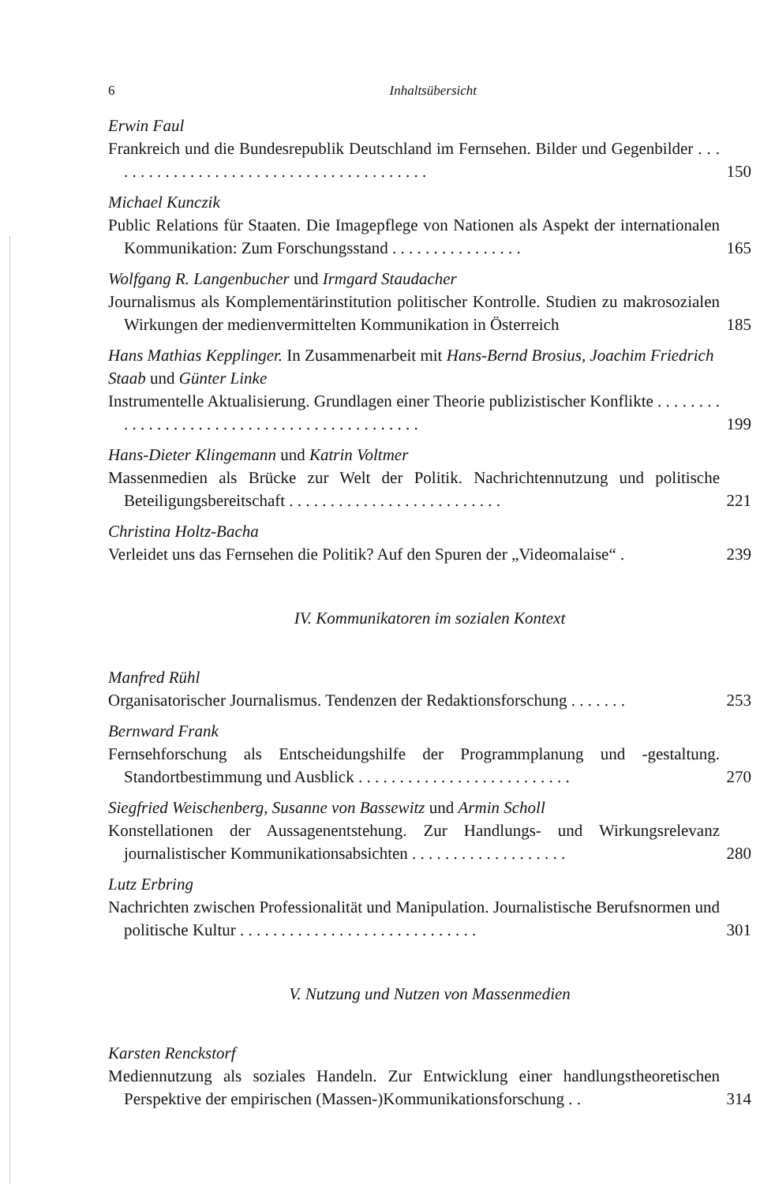6 Inhaltsübersicht
Erwin Faul
Frankreich und die Bundesrepublik Deutschland im Fernsehen. Bilder und Gegenbilder . . . . . . . . . . . . . . . . . . . . . . . . . . . . . . . . . . . . . . . .
150
Michael Kunczik
Public Relations für Staaten. Die Imagepflege von Nationen als Aspekt der internationalen Kommunikation: Zum Forschungsstand . . . . . . . . . . . . . . . .
165
Wolfgang R. Langenbucher und Irmgard Staudacher
Journalismus als Komplementärinstitution politischer Kontrolle. Studien zu makrosozialen Wirkungen der medienvermittelten Kommunikation in Österreich
185
Hans Mathias Kepplinger. In Zusammenarbeit mit Hans-Bernd Brosius, Joachim Friedrich Staab und Günter Linke
Instrumentelle Aktualisierung. Grundlagen einer Theorie publizistischer Konflikte . . . . . . . . . . . . . . . . . . . . . . . . . . . . . . . . . . . . . . . . . . . .
199
Hans-Dieter Klingemann und Katrin Voltmer
Massenmedien als Brücke zur Welt der Politik. Nachrichtennutzung und politische Beteiligungsbereitschaft . . . . . . . . . . . . . . . . . . . . . . . . . .
221
Christina Holtz-Bacha
Verleidet uns das Fernsehen die Politik? Auf den Spuren der „Videomalaise“ .
239
IV. Kommunikatoren im sozialen Kontext
Manfred Rühl
Organisatorischer Journalismus. Tendenzen der Redaktionsforschung . . . . . . .
253
Bernward Frank
Fernsehforschung als Entscheidungshilfe der Programmplanung und -gestaltung. Standortbestimmung und Ausblick . . . . . . . . . . . . . . . . . . . . . . . . . .
270
Siegfried Weischenberg, Susanne von Bassewitz und Armin Scholl
Konstellationen der Aussagenentstehung. Zur Handlungs- und Wirkungsrelevanz journalistischer Kommunikationsabsichten . . . . . . . . . . . . . . . . . . .
280
Lutz Erbring
Nachrichten zwischen Professionalität und Manipulation. Journalistische Berufsnormen und politische Kultur . . . . . . . . . . . . . . . . . . . . . . . . . . . . .
301
V. Nutzung und Nutzen von Massenmedien
Karsten Renckstorf
Mediennutzung als soziales Handeln. Zur Entwicklung einer handlungstheoretischen Perspektive der empirischen (Massen-)Kommunikationsforschung . .
314